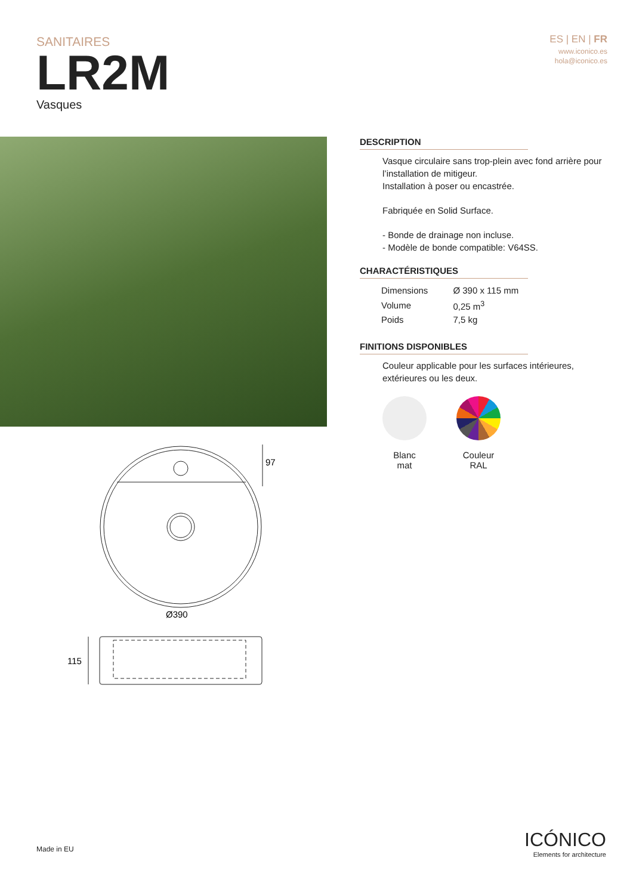SANITAIRES
LR2M
Vasques
ES | EN | FR
www.iconico.es
hola@iconico.es
97
Ø390
115
DESCRIPTION
Vasque circulaire sans trop-plein avec fond arrière pour l’installation de mitigeur.
Installation à poser ou encastrée.
Fabriquée en Solid Surface.
- Bonde de drainage non incluse.
- Modèle de bonde compatible: V64SS.
CHARACTÉRISTIQUES
| Dimensions | Ø 390 x 115 mm |
| Volume | 0,25 m<sup>3</sup> |
| Poids | 7,5 kg |
FINITIONS DISPONIBLES
Couleur applicable pour les surfaces intérieures, extérieures ou les deux.
Blanc
mat
Couleur
RAL
Made in EU
ICÓNICO
Elements for architecture